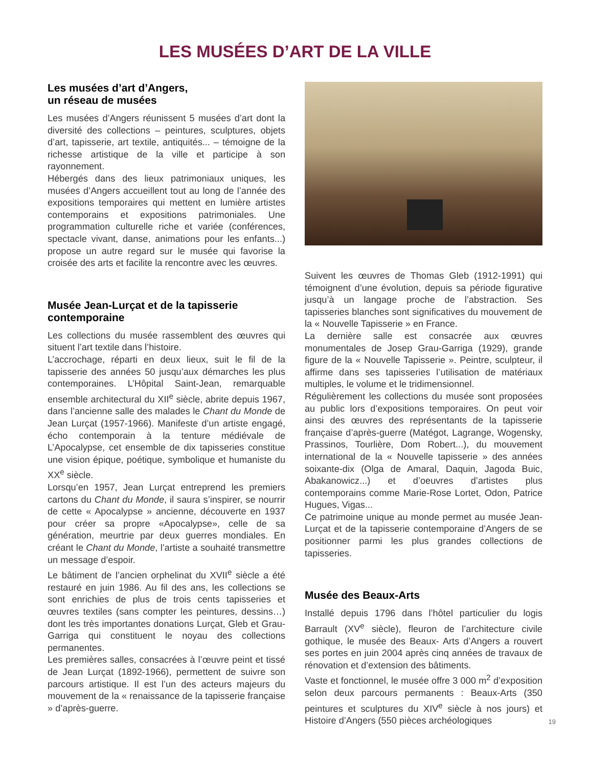LES MUSÉES D’ART DE LA VILLE
Les musées d’art d’Angers,
un réseau de musées
Les musées d’Angers réunissent 5 musées d’art dont la diversité des collections – peintures, sculptures, objets d’art, tapisserie, art textile, antiquités... – témoigne de la richesse artistique de la ville et participe à son rayonnement.
Hébergés dans des lieux patrimoniaux uniques, les musées d’Angers accueillent tout au long de l’année des expositions temporaires qui mettent en lumière artistes contemporains et expositions patrimoniales. Une programmation culturelle riche et variée (conférences, spectacle vivant, danse, animations pour les enfants...) propose un autre regard sur le musée qui favorise la croisée des arts et facilite la rencontre avec les œuvres.
Musée Jean-Lurçat et de la tapisserie contemporaine
Les collections du musée rassemblent des œuvres qui situent l’art textile dans l’histoire.
L’accrochage, réparti en deux lieux, suit le fil de la tapisserie des années 50 jusqu’aux démarches les plus contemporaines. L’Hôpital Saint-Jean, remarquable ensemble architectural du XII<sup>e</sup> siècle, abrite depuis 1967, dans l’ancienne salle des malades le Chant du Monde de Jean Lurçat (1957-1966). Manifeste d’un artiste engagé, écho contemporain à la tenture médiévale de L’Apocalypse, cet ensemble de dix tapisseries constitue une vision épique, poétique, symbolique et humaniste du XX<sup>e</sup> siècle.
Lorsqu’en 1957, Jean Lurçat entreprend les premiers cartons du Chant du Monde, il saura s’inspirer, se nourrir de cette « Apocalypse » ancienne, découverte en 1937 pour créer sa propre «Apocalypse», celle de sa génération, meurtrie par deux guerres mondiales. En créant le Chant du Monde, l’artiste a souhaité transmettre un message d’espoir.
Le bâtiment de l’ancien orphelinat du XVII<sup>e</sup> siècle a été restauré en juin 1986. Au fil des ans, les collections se sont enrichies de plus de trois cents tapisseries et œuvres textiles (sans compter les peintures, dessins…) dont les très importantes donations Lurçat, Gleb et Grau-Garriga qui constituent le noyau des collections permanentes.
Les premières salles, consacrées à l’œuvre peint et tissé de Jean Lurçat (1892-1966), permettent de suivre son parcours artistique. Il est l’un des acteurs majeurs du mouvement de la « renaissance de la tapisserie française » d’après-guerre.
Suivent les œuvres de Thomas Gleb (1912-1991) qui témoignent d’une évolution, depuis sa période figurative jusqu’à un langage proche de l’abstraction. Ses tapisseries blanches sont significatives du mouvement de la « Nouvelle Tapisserie » en France.
La dernière salle est consacrée aux œuvres monumentales de Josep Grau-Garriga (1929), grande figure de la « Nouvelle Tapisserie ». Peintre, sculpteur, il affirme dans ses tapisseries l’utilisation de matériaux multiples, le volume et le tridimensionnel.
Régulièrement les collections du musée sont proposées au public lors d’expositions temporaires. On peut voir ainsi des œuvres des représentants de la tapisserie française d’après-guerre (Matégot, Lagrange, Wogensky, Prassinos, Tourlière, Dom Robert...), du mouvement international de la « Nouvelle tapisserie » des années soixante-dix (Olga de Amaral, Daquin, Jagoda Buic, Abakanowicz...) et d’oeuvres d’artistes plus contemporains comme Marie-Rose Lortet, Odon, Patrice Hugues, Vigas...
Ce patrimoine unique au monde permet au musée Jean-Lurçat et de la tapisserie contemporaine d’Angers de se positionner parmi les plus grandes collections de tapisseries.
Musée des Beaux-Arts
Installé depuis 1796 dans l’hôtel particulier du logis Barrault (XV<sup>e</sup> siècle), fleuron de l’architecture civile gothique, le musée des Beaux- Arts d’Angers a rouvert ses portes en juin 2004 après cinq années de travaux de rénovation et d’extension des bâtiments.
Vaste et fonctionnel, le musée offre 3 000 m<sup>2</sup> d’exposition selon deux parcours permanents : Beaux-Arts (350 peintures et sculptures du XIV<sup>e</sup> siècle à nos jours) et Histoire d’Angers (550 pièces archéologiques
19